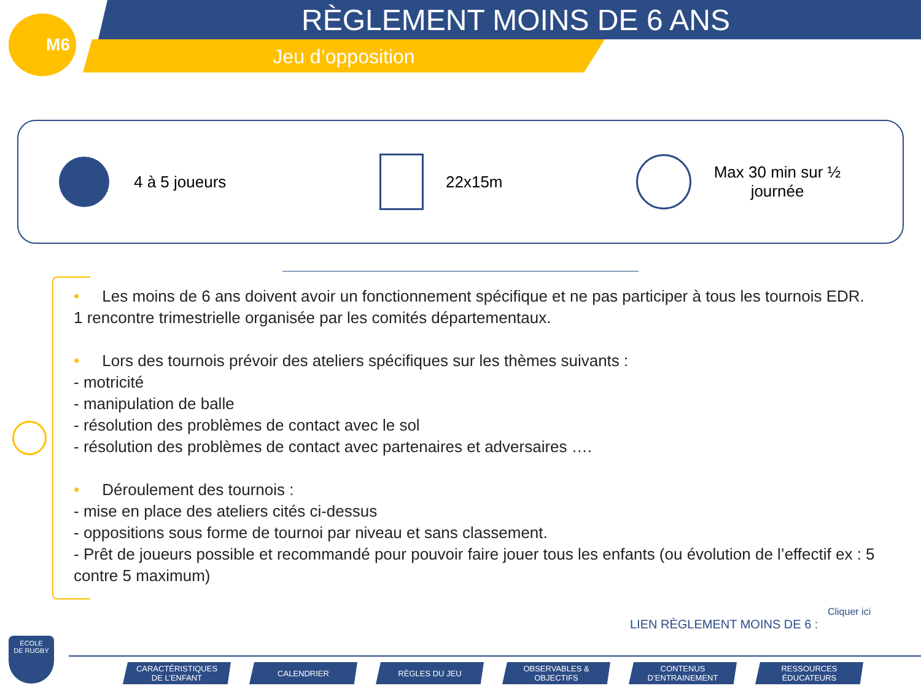M6 RÈGLEMENT MOINS DE 6 ANS
Jeu d’opposition
4 à 5 joueurs 22x15m
Max 30 min sur ½ journée
• Les moins de 6 ans doivent avoir un fonctionnement spécifique et ne pas participer à tous les tournois EDR.
1 rencontre trimestrielle organisée par les comités départementaux.
• Lors des tournois prévoir des ateliers spécifiques sur les thèmes suivants :
- motricité
- manipulation de balle
- résolution des problèmes de contact avec le sol
- résolution des problèmes de contact avec partenaires et adversaires ….
• Déroulement des tournois :
- mise en place des ateliers cités ci-dessus
- oppositions sous forme de tournoi par niveau et sans classement.
- Prêt de joueurs possible et recommandé pour pouvoir faire jouer tous les enfants (ou évolution de l’effectif ex : 5 contre 5 maximum)
LIEN RÈGLEMENT MOINS DE 6 : Cliquer ici
ÉCOLE
DE RUGBY
CARACTÉRISTIQUES
DE L’ENFANT
CALENDRIER RÈGLES DU JEU OBSERVABLES &
OBJECTIFS
CONTENUS
D’ENTRAINEMENT
RESSOURCES
ÉDUCATEURS